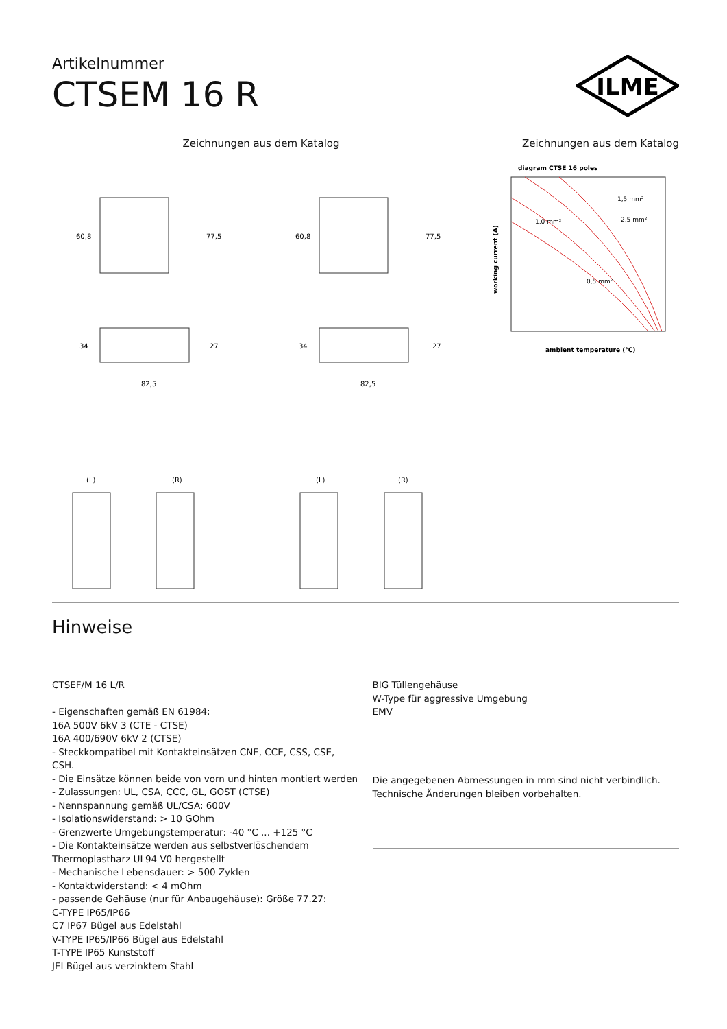Artikelnummer
CTSEM 16 R
ILME
Zeichnungen aus dem Katalog Zeichnungen aus dem Katalog
60,8
77,5
34
27
82,5
60,8
77,5
34
27
82,5
(L)
(R)
(L)
(R)
diagram CTSE 16 poles
1,0 mm²
0,5 mm²
1,5 mm²
2,5 mm²
ambient temperature (°C)
working current (A)
Hinweise
CTSEF/M 16 L/R
- Eigenschaften gemäß EN 61984:
16A 500V 6kV 3 (CTE - CTSE)
16A 400/690V 6kV 2 (CTSE)
- Steckkompatibel mit Kontakteinsätzen CNE, CCE, CSS, CSE, CSH.
- Die Einsätze können beide von vorn und hinten montiert werden
- Zulassungen: UL, CSA, CCC, GL, GOST (CTSE)
- Nennspannung gemäß UL/CSA: 600V
- Isolationswiderstand: > 10 GOhm
- Grenzwerte Umgebungstemperatur: -40 °C ... +125 °C
- Die Kontakteinsätze werden aus selbstverlöschendem
Thermoplastharz UL94 V0 hergestellt
- Mechanische Lebensdauer: > 500 Zyklen
- Kontaktwiderstand: < 4 mOhm
- passende Gehäuse (nur für Anbaugehäuse): Größe 77.27:
C-TYPE IP65/IP66
C7 IP67 Bügel aus Edelstahl
V-TYPE IP65/IP66 Bügel aus Edelstahl
T-TYPE IP65 Kunststoff
JEI Bügel aus verzinktem Stahl
BIG Tüllengehäuse
W-Type für aggressive Umgebung
EMV
Die angegebenen Abmessungen in mm sind nicht verbindlich.
Technische Änderungen bleiben vorbehalten.